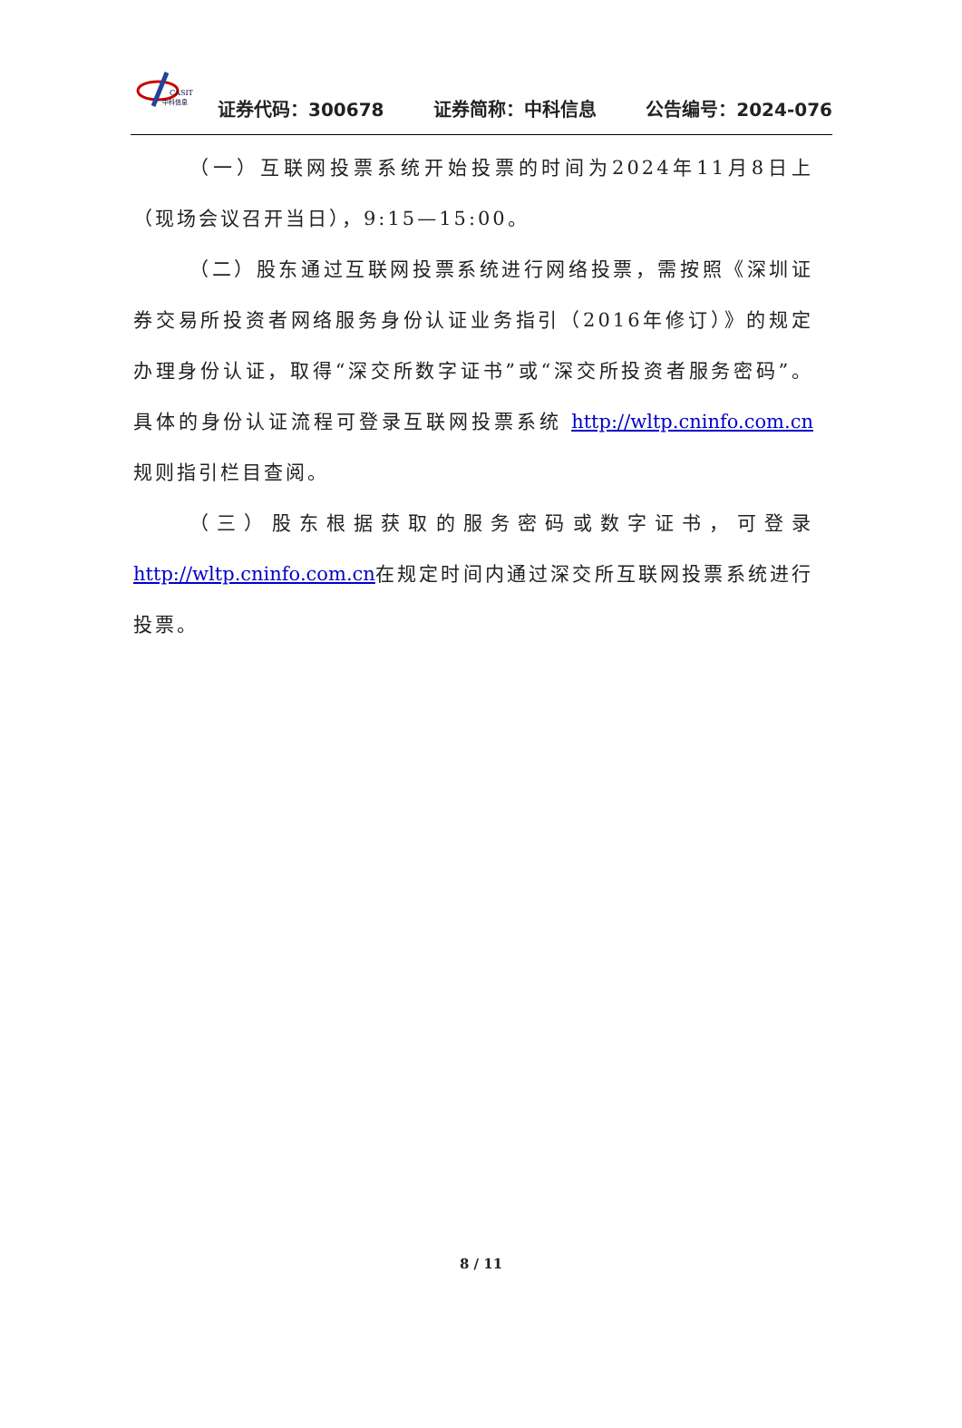CASIT
中科信息
证券代码：300678 证券简称：中科信息 公告编号：2024-076
（一）互联网投票系统开始投票的时间为2024年11月8日上（现场会议召开当日），9:15—15:00。
（二）股东通过互联网投票系统进行网络投票，需按照《深圳证券交易所投资者网络服务身份认证业务指引（2016年修订）》的规定办理身份认证，取得“深交所数字证书”或“深交所投资者服务密码”。具体的身份认证流程可登录互联网投票系统 http://wltp.cninfo.com.cn规则指引栏目查阅。
（三）股东根据获取的服务密码或数字证书，可登录 http://wltp.cninfo.com.cn在规定时间内通过深交所互联网投票系统进行投票。
8 / 11